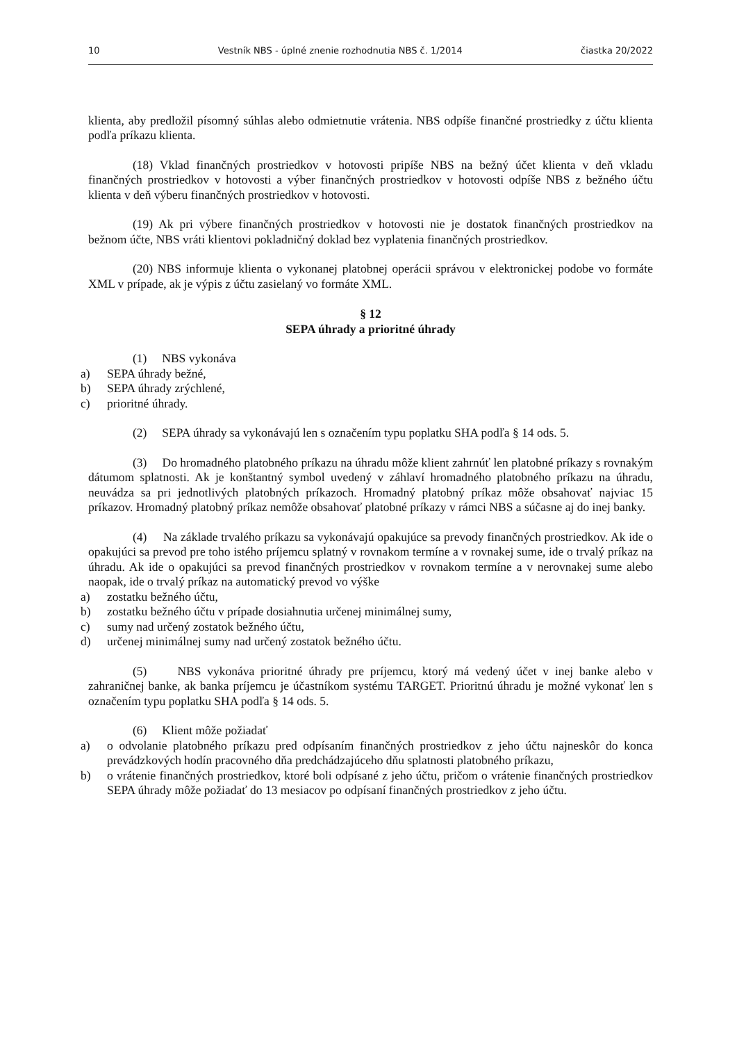10 Vestník NBS - úplné znenie rozhodnutia NBS č. 1/2014 čiastka 20/2022
klienta, aby predložil písomný súhlas alebo odmietnutie vrátenia. NBS odpíše finančné prostriedky z účtu klienta podľa príkazu klienta.
(18) Vklad finančných prostriedkov v hotovosti pripíše NBS na bežný účet klienta v deň vkladu finančných prostriedkov v hotovosti a výber finančných prostriedkov v hotovosti odpíše NBS z bežného účtu klienta v deň výberu finančných prostriedkov v hotovosti.
(19) Ak pri výbere finančných prostriedkov v hotovosti nie je dostatok finančných prostriedkov na bežnom účte, NBS vráti klientovi pokladničný doklad bez vyplatenia finančných prostriedkov.
(20) NBS informuje klienta o vykonanej platobnej operácii správou v elektronickej podobe vo formáte XML v prípade, ak je výpis z účtu zasielaný vo formáte XML.
§ 12
SEPA úhrady a prioritné úhrady
(1) NBS vykonáva
a) SEPA úhrady bežné,
b) SEPA úhrady zrýchlené,
c) prioritné úhrady.
(2) SEPA úhrady sa vykonávajú len s označením typu poplatku SHA podľa § 14 ods. 5.
(3) Do hromadného platobného príkazu na úhradu môže klient zahrnúť len platobné príkazy s rovnakým dátumom splatnosti. Ak je konštantný symbol uvedený v záhlaví hromadného platobného príkazu na úhradu, neuvádza sa pri jednotlivých platobných príkazoch. Hromadný platobný príkaz môže obsahovať najviac 15 príkazov. Hromadný platobný príkaz nemôže obsahovať platobné príkazy v rámci NBS a súčasne aj do inej banky.
(4) Na základe trvalého príkazu sa vykonávajú opakujúce sa prevody finančných prostriedkov. Ak ide o opakujúci sa prevod pre toho istého príjemcu splatný v rovnakom termíne a v rovnakej sume, ide o trvalý príkaz na úhradu. Ak ide o opakujúci sa prevod finančných prostriedkov v rovnakom termíne a v nerovnakej sume alebo naopak, ide o trvalý príkaz na automatický prevod vo výške
a) zostatku bežného účtu,
b) zostatku bežného účtu v prípade dosiahnutia určenej minimálnej sumy,
c) sumy nad určený zostatok bežného účtu,
d) určenej minimálnej sumy nad určený zostatok bežného účtu.
(5) NBS vykonáva prioritné úhrady pre príjemcu, ktorý má vedený účet v inej banke alebo v zahraničnej banke, ak banka príjemcu je účastníkom systému TARGET. Prioritnú úhradu je možné vykonať len s označením typu poplatku SHA podľa § 14 ods. 5.
(6) Klient môže požiadať
a) o odvolanie platobného príkazu pred odpísaním finančných prostriedkov z jeho účtu najneskôr do konca prevádzkových hodín pracovného dňa predchádzajúceho dňu splatnosti platobného príkazu,
b) o vrátenie finančných prostriedkov, ktoré boli odpísané z jeho účtu, pričom o vrátenie finančných prostriedkov SEPA úhrady môže požiadať do 13 mesiacov po odpísaní finančných prostriedkov z jeho účtu.